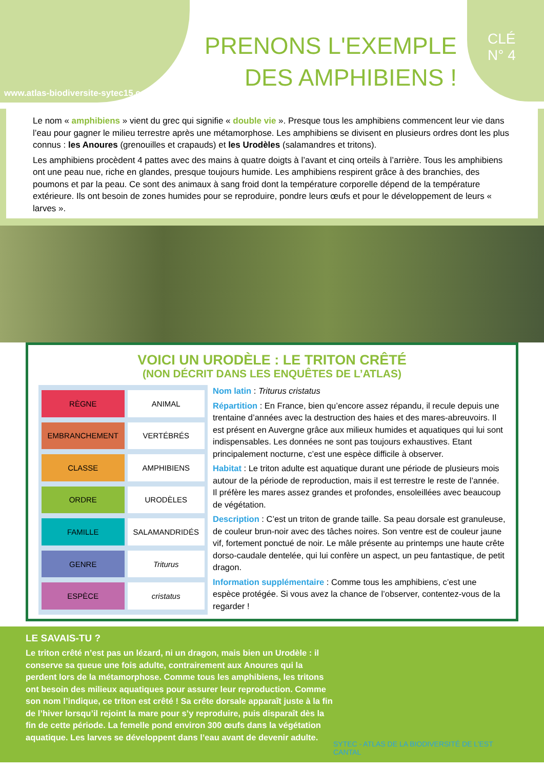www.atlas-biodiversite-sytec15.com
PRENONS L'EXEMPLE
DES AMPHIBIENS !
CLÉ
N° 4
Le nom « amphibiens » vient du grec qui signifie « double vie ». Presque tous les amphibiens commencent leur vie dans l’eau pour gagner le milieu terrestre après une métamorphose. Les amphibiens se divisent en plusieurs ordres dont les plus connus : les Anoures (grenouilles et crapauds) et les Urodèles (salamandres et tritons).
Les amphibiens procèdent 4 pattes avec des mains à quatre doigts à l’avant et cinq orteils à l’arrière. Tous les amphibiens ont une peau nue, riche en glandes, presque toujours humide. Les amphibiens respirent grâce à des branchies, des poumons et par la peau. Ce sont des animaux à sang froid dont la température corporelle dépend de la température extérieure. Ils ont besoin de zones humides pour se reproduire, pondre leurs œufs et pour le développement de leurs « larves ».
VOICI UN URODÈLE : LE TRITON CRÊTÉ
(NON DÉCRIT DANS LES ENQUÊTES DE L’ATLAS)
| RÈGNE | ANIMAL |
| EMBRANCHEMENT | VERTÉBRÉS |
| CLASSE | AMPHIBIENS |
| ORDRE | URODÈLES |
| FAMILLE | SALAMANDRIDÉS |
| GENRE | Triturus |
| ESPÈCE | cristatus |
Nom latin : Triturus cristatus
Répartition : En France, bien qu’encore assez répandu, il recule depuis une trentaine d’années avec la destruction des haies et des mares-abreuvoirs. Il est présent en Auvergne grâce aux milieux humides et aquatiques qui lui sont indispensables. Les données ne sont pas toujours exhaustives. Etant principalement nocturne, c’est une espèce difficile à observer.
Habitat : Le triton adulte est aquatique durant une période de plusieurs mois autour de la période de reproduction, mais il est terrestre le reste de l’année. Il préfère les mares assez grandes et profondes, ensoleillées avec beaucoup de végétation.
Description : C’est un triton de grande taille. Sa peau dorsale est granuleuse, de couleur brun-noir avec des tâches noires. Son ventre est de couleur jaune vif, fortement ponctué de noir. Le mâle présente au printemps une haute crête dorso-caudale dentelée, qui lui confère un aspect, un peu fantastique, de petit dragon.
Information supplémentaire : Comme tous les amphibiens, c’est une espèce protégée. Si vous avez la chance de l’observer, contentez-vous de la regarder !
LE SAVAIS-TU ?
Le triton crêté n’est pas un lézard, ni un dragon, mais bien un Urodèle : il conserve sa queue une fois adulte, contrairement aux Anoures qui la perdent lors de la métamorphose. Comme tous les amphibiens, les tritons ont besoin des milieux aquatiques pour assurer leur reproduction. Comme son nom l’indique, ce triton est crêté ! Sa crête dorsale apparaît juste à la fin de l’hiver lorsqu’il rejoint la mare pour s’y reproduire, puis disparaît dès la fin de cette période. La femelle pond environ 300 œufs dans la végétation aquatique. Les larves se développent dans l’eau avant de devenir adulte.
SYTEC - ATLAS DE LA BIODIVERSITÉ DE L’EST CANTAL